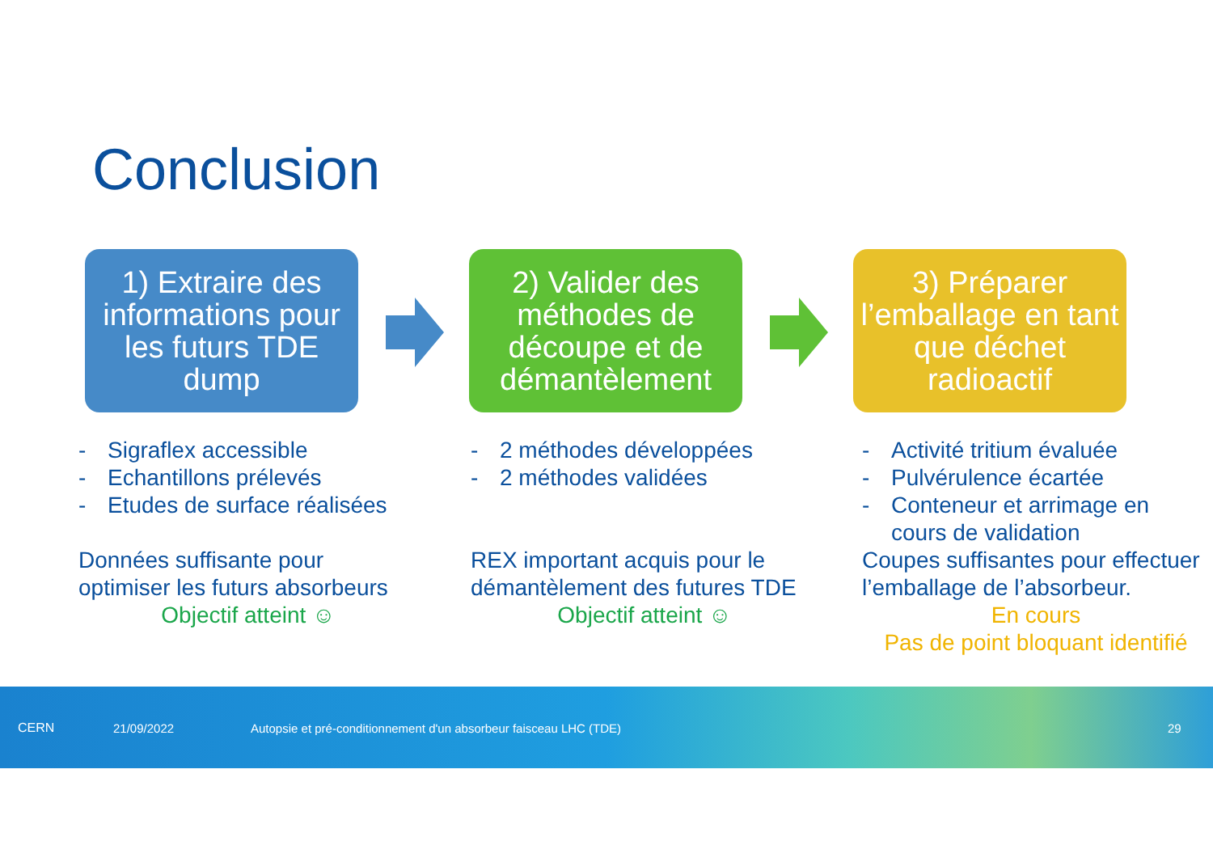Conclusion
1) Extraire des informations pour les futurs TDE dump
2) Valider des méthodes de découpe et de démantèlement
3) Préparer l’emballage en tant que déchet radioactif
- Sigraflex accessible
- Echantillons prélevés
- Etudes de surface réalisées
Données suffisante pour optimiser les futurs absorbeurs
Objectif atteint ☺
- 2 méthodes développées
- 2 méthodes validées
REX important acquis pour le démantèlement des futures TDE
Objectif atteint ☺
- Activité tritium évaluée
- Pulvérulence écartée
- Conteneur et arrimage en cours de validation
Coupes suffisantes pour effectuer l’emballage de l’absorbeur.
En cours
Pas de point bloquant identifié
CERN 21/09/2022 Autopsie et pré-conditionnement d'un absorbeur faisceau LHC (TDE) 29